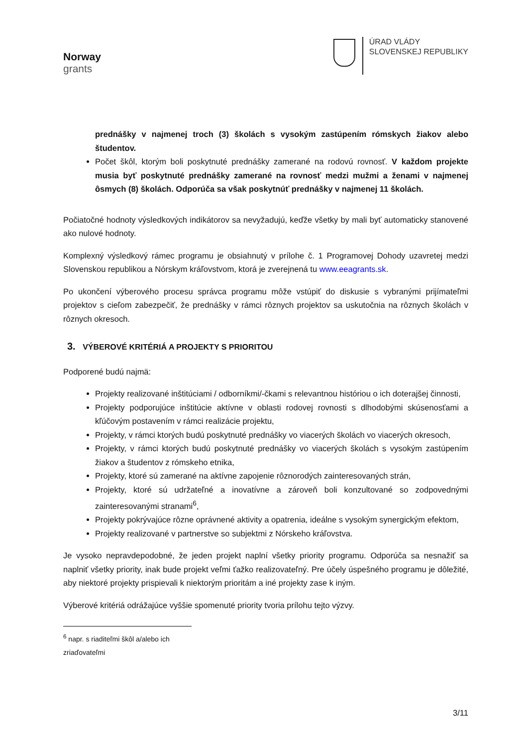Norway
grants
ÚRAD VLÁDY
SLOVENSKEJ REPUBLIKY
prednášky v najmenej troch (3) školách s vysokým zastúpením rómskych žiakov alebo študentov.
Počet škôl, ktorým boli poskytnuté prednášky zamerané na rodovú rovnosť. V každom projekte musia byť poskytnuté prednášky zamerané na rovnosť medzi mužmi a ženami v najmenej ôsmych (8) školách. Odporúča sa však poskytnúť prednášky v najmenej 11 školách.
Počiatočné hodnoty výsledkových indikátorov sa nevyžadujú, keďže všetky by mali byť automaticky stanovené ako nulové hodnoty.
Komplexný výsledkový rámec programu je obsiahnutý v prílohe č. 1 Programovej Dohody uzavretej medzi Slovenskou republikou a Nórskym kráľovstvom, ktorá je zverejnená tu www.eeagrants.sk.
Po ukončení výberového procesu správca programu môže vstúpiť do diskusie s vybranými prijímateľmi projektov s cieľom zabezpečiť, že prednášky v rámci rôznych projektov sa uskutočnia na rôznych školách v rôznych okresoch.
3. VÝBEROVÉ KRITÉRIÁ A PROJEKTY S PRIORITOU
Podporené budú najmä:
Projekty realizované inštitúciami / odborníkmi/-čkami s relevantnou históriou o ich doterajšej činnosti,
Projekty podporujúce inštitúcie aktívne v oblasti rodovej rovnosti s dlhodobými skúsenosťami a kľúčovým postavením v rámci realizácie projektu,
Projekty, v rámci ktorých budú poskytnuté prednášky vo viacerých školách vo viacerých okresoch,
Projekty, v rámci ktorých budú poskytnuté prednášky vo viacerých školách s vysokým zastúpením žiakov a študentov z rómskeho etnika,
Projekty, ktoré sú zamerané na aktívne zapojenie rôznorodých zainteresovaných strán,
Projekty, ktoré sú udržateľné a inovatívne a zároveň boli konzultované so zodpovednými zainteresovanými stranami<sup>6</sup>,
Projekty pokrývajúce rôzne oprávnené aktivity a opatrenia, ideálne s vysokým synergickým efektom,
Projekty realizované v partnerstve so subjektmi z Nórskeho kráľovstva.
Je vysoko nepravdepodobné, že jeden projekt naplní všetky priority programu. Odporúča sa nesnažiť sa naplniť všetky priority, inak bude projekt veľmi ťažko realizovateľný. Pre účely úspešného programu je dôležité, aby niektoré projekty prispievali k niektorým prioritám a iné projekty zase k iným.
Výberové kritériá odrážajúce vyššie spomenuté priority tvoria prílohu tejto výzvy.
<sup>6</sup> napr. s riaditeľmi škôl a/alebo ich zriaďovateľmi
3/11